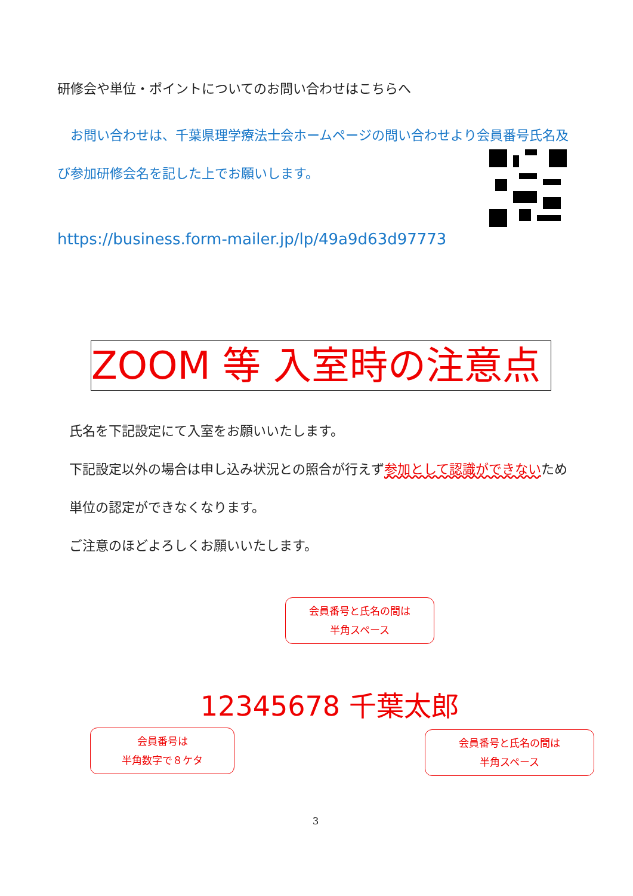研修会や単位・ポイントについてのお問い合わせはこちらへ
　お問い合わせは、千葉県理学療法士会ホームページの問い合わせより会員番号氏名及び参加研修会名を記した上でお願いします。
https://business.form-mailer.jp/lp/49a9d63d97773
ZOOM 等 入室時の注意点
氏名を下記設定にて入室をお願いいたします。
下記設定以外の場合は申し込み状況との照合が行えず参加として認識ができないため単位の認定ができなくなります。
ご注意のほどよろしくお願いいたします。
会員番号と氏名の間は
半角スペース
12345678 千葉太郎
会員番号は
半角数字で８ケタ
会員番号と氏名の間は
半角スペース
3